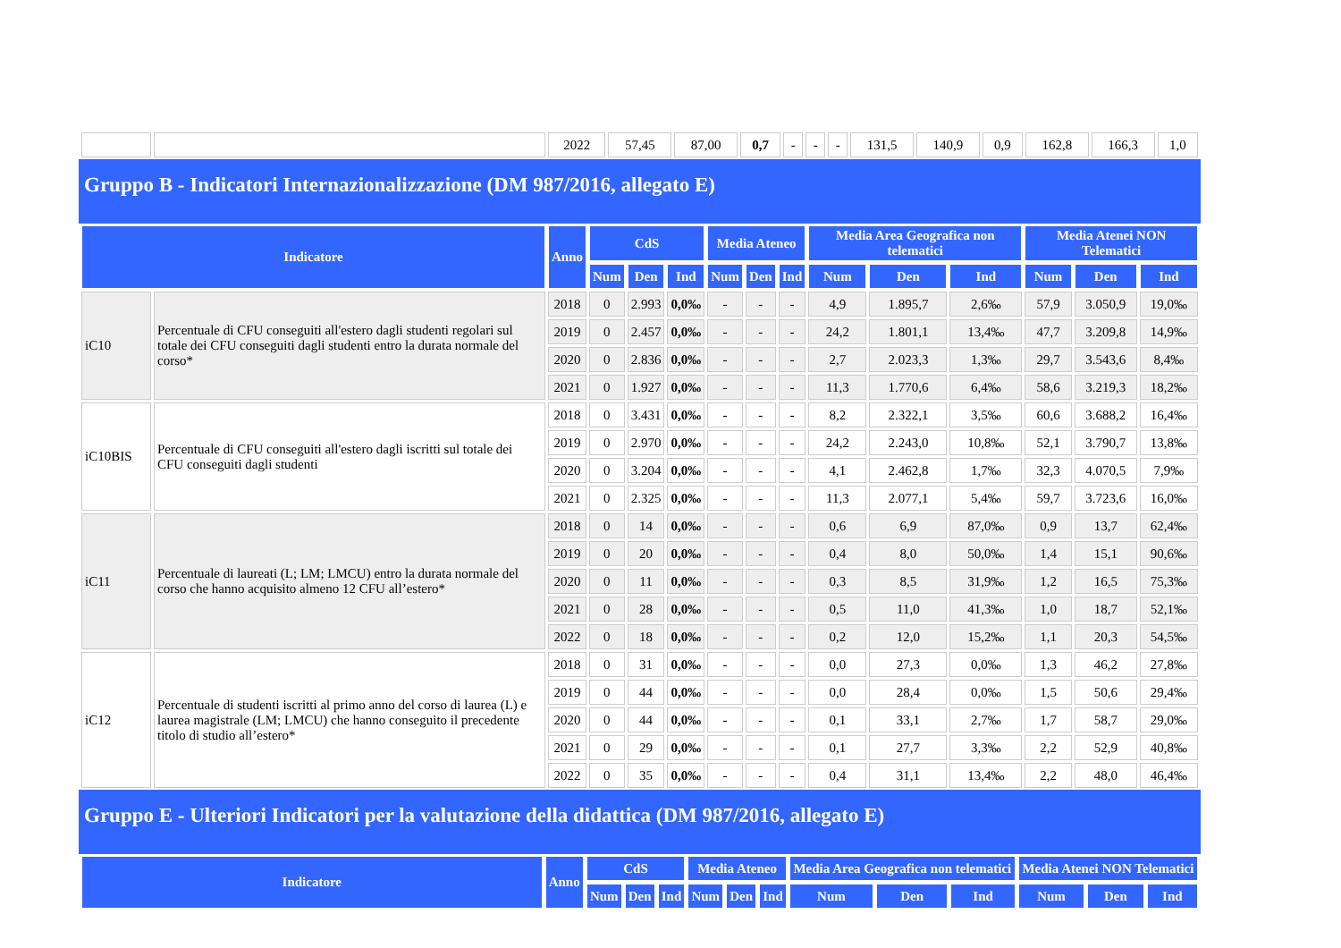| | | 2022 | 57,45 | 87,00 | 0,7 | - | - | - | 131,5 | 140,9 | 0,9 | 162,8 | 166,3 | 1,0 |
Gruppo B - Indicatori Internazionalizzazione (DM 987/2016, allegato E)
| Indicatore | | Anno | CdS | | | Media Ateneo | | | Media Area Geografica non telematici | | | Media Atenei NON Telematici | | |
| --- | --- | --- | --- | --- | --- | --- | --- | --- | --- | --- | --- | --- | --- | --- |
| | | | Num | Den | Ind | Num | Den | Ind | Num | Den | Ind | Num | Den | Ind |
| iC10 | Percentuale di CFU conseguiti all'estero dagli studenti regolari sul totale dei CFU conseguiti dagli studenti entro la durata normale del corso* | 2018 | 0 | 2.993 | 0,0‰ | - | - | - | 4,9 | 1.895,7 | 2,6‰ | 57,9 | 3.050,9 | 19,0‰ |
| | | 2019 | 0 | 2.457 | 0,0‰ | - | - | - | 24,2 | 1.801,1 | 13,4‰ | 47,7 | 3.209,8 | 14,9‰ |
| | | 2020 | 0 | 2.836 | 0,0‰ | - | - | - | 2,7 | 2.023,3 | 1,3‰ | 29,7 | 3.543,6 | 8,4‰ |
| | | 2021 | 0 | 1.927 | 0,0‰ | - | - | - | 11,3 | 1.770,6 | 6,4‰ | 58,6 | 3.219,3 | 18,2‰ |
| iC10BIS | Percentuale di CFU conseguiti all'estero dagli iscritti sul totale dei CFU conseguiti dagli studenti | 2018 | 0 | 3.431 | 0,0‰ | - | - | - | 8,2 | 2.322,1 | 3,5‰ | 60,6 | 3.688,2 | 16,4‰ |
| | | 2019 | 0 | 2.970 | 0,0‰ | - | - | - | 24,2 | 2.243,0 | 10,8‰ | 52,1 | 3.790,7 | 13,8‰ |
| | | 2020 | 0 | 3.204 | 0,0‰ | - | - | - | 4,1 | 2.462,8 | 1,7‰ | 32,3 | 4.070,5 | 7,9‰ |
| | | 2021 | 0 | 2.325 | 0,0‰ | - | - | - | 11,3 | 2.077,1 | 5,4‰ | 59,7 | 3.723,6 | 16,0‰ |
| iC11 | Percentuale di laureati (L; LM; LMCU) entro la durata normale del corso che hanno acquisito almeno 12 CFU all’estero* | 2018 | 0 | 14 | 0,0‰ | - | - | - | 0,6 | 6,9 | 87,0‰ | 0,9 | 13,7 | 62,4‰ |
| | | 2019 | 0 | 20 | 0,0‰ | - | - | - | 0,4 | 8,0 | 50,0‰ | 1,4 | 15,1 | 90,6‰ |
| | | 2020 | 0 | 11 | 0,0‰ | - | - | - | 0,3 | 8,5 | 31,9‰ | 1,2 | 16,5 | 75,3‰ |
| | | 2021 | 0 | 28 | 0,0‰ | - | - | - | 0,5 | 11,0 | 41,3‰ | 1,0 | 18,7 | 52,1‰ |
| | | 2022 | 0 | 18 | 0,0‰ | - | - | - | 0,2 | 12,0 | 15,2‰ | 1,1 | 20,3 | 54,5‰ |
| iC12 | Percentuale di studenti iscritti al primo anno del corso di laurea (L) e laurea magistrale (LM; LMCU) che hanno conseguito il precedente titolo di studio all’estero* | 2018 | 0 | 31 | 0,0‰ | - | - | - | 0,0 | 27,3 | 0,0‰ | 1,3 | 46,2 | 27,8‰ |
| | | 2019 | 0 | 44 | 0,0‰ | - | - | - | 0,0 | 28,4 | 0,0‰ | 1,5 | 50,6 | 29,4‰ |
| | | 2020 | 0 | 44 | 0,0‰ | - | - | - | 0,1 | 33,1 | 2,7‰ | 1,7 | 58,7 | 29,0‰ |
| | | 2021 | 0 | 29 | 0,0‰ | - | - | - | 0,1 | 27,7 | 3,3‰ | 2,2 | 52,9 | 40,8‰ |
| | | 2022 | 0 | 35 | 0,0‰ | - | - | - | 0,4 | 31,1 | 13,4‰ | 2,2 | 48,0 | 46,4‰ |
Gruppo E - Ulteriori Indicatori per la valutazione della didattica (DM 987/2016, allegato E)
| Indicatore | Anno | CdS | | | Media Ateneo | | | Media Area Geografica non telematici | | | Media Atenei NON Telematici | | |
| --- | --- | --- | --- | --- | --- | --- | --- | --- | --- | --- | --- | --- | --- |
| | | Num | Den | Ind | Num | Den | Ind | Num | Den | Ind | Num | Den | Ind |